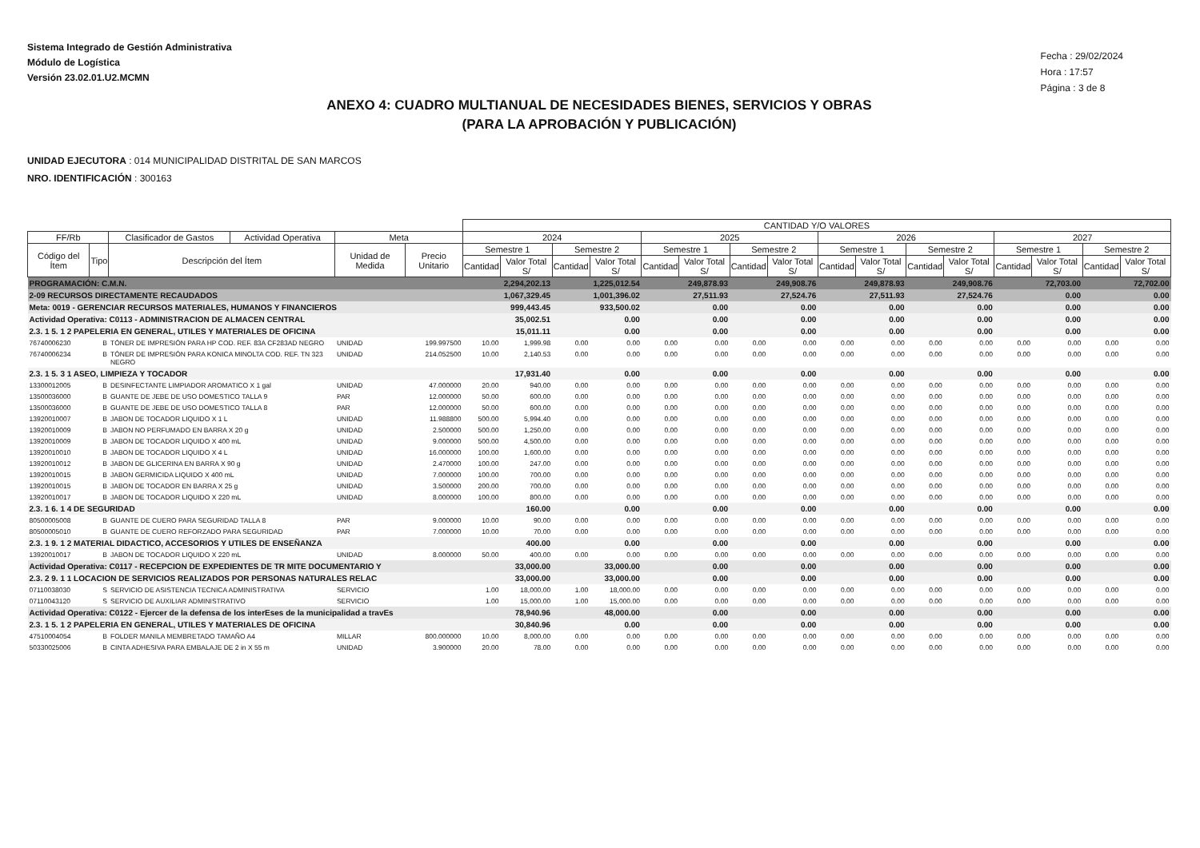Sistema Integrado de Gestión Administrativa
Módulo de Logística
Versión 23.02.01.U2.MCMN
Fecha : 29/02/2024
Hora : 17:57
Página : 3 de 8
ANEXO 4: CUADRO MULTIANUAL DE NECESIDADES BIENES, SERVICIOS Y OBRAS
(PARA LA APROBACIÓN Y PUBLICACIÓN)
UNIDAD EJECUTORA : 014 MUNICIPALIDAD DISTRITAL DE SAN MARCOS
NRO. IDENTIFICACIÓN : 300163
| | | | | | | CANTIDAD Y/O VALORES | | | | | | | | | | | | | | | |
| --- | --- | --- | --- | --- | --- | --- | --- | --- | --- | --- | --- | --- | --- | --- | --- | --- | --- | --- | --- | --- | --- |
| FF/Rb | | Clasificador de Gastos | Actividad Operativa | Meta | | 2024 | | | | 2025 | | | | 2026 | | | | 2027 | | | |
| Código del Ítem | Tipo | Descripción del Ítem | | Unidad de Medida | Precio Unitario | Semestre 1 | | Semestre 2 | | Semestre 1 | | Semestre 2 | | Semestre 1 | | Semestre 2 | | Semestre 1 | | Semestre 2 | |
| | | | | | | Cantidad | Valor Total S/ | Cantidad | Valor Total S/ | Cantidad | Valor Total S/ | Cantidad | Valor Total S/ | Cantidad | Valor Total S/ | Cantidad | Valor Total S/ | Cantidad | Valor Total S/ | Cantidad | Valor Total S/ |
| PROGRAMACIÓN: C.M.N. | | | | | | 2,294,202.13 | | 1,225,012.54 | | 249,878.93 | | 249,908.76 | | 249,878.93 | | 249,908.76 | | 72,703.00 | | 72,702.00 | |
| 2-09 RECURSOS DIRECTAMENTE RECAUDADOS | | | | | | 1,067,329.45 | | 1,001,396.02 | | 27,511.93 | | 27,524.76 | | 27,511.93 | | 27,524.76 | | 0.00 | | 0.00 | |
| Meta: 0019 - GERENCIAR RECURSOS MATERIALES, HUMANOS Y FINANCIEROS | | | | | | 999,443.45 | | 933,500.02 | | 0.00 | | 0.00 | | 0.00 | | 0.00 | | 0.00 | | 0.00 | |
| Actividad Operativa: C0113 - ADMINISTRACION DE ALMACEN CENTRAL | | | | | | 35,002.51 | | 0.00 | | 0.00 | | 0.00 | | 0.00 | | 0.00 | | 0.00 | | 0.00 | |
| 2.3. 1 5. 1 2 PAPELERIA EN GENERAL, UTILES Y MATERIALES DE OFICINA | | | | | | 15,011.11 | | 0.00 | | 0.00 | | 0.00 | | 0.00 | | 0.00 | | 0.00 | | 0.00 | |
| 76740006230 | B | TÓNER DE IMPRESIÓN PARA HP COD. REF. 83A CF283AD NEGRO | | UNIDAD | 199.997500 | 10.00 | 1,999.98 | 0.00 | 0.00 | 0.00 | 0.00 | 0.00 | 0.00 | 0.00 | 0.00 | 0.00 | 0.00 | 0.00 | 0.00 | 0.00 | 0.00 |
| 76740006234 | B | TÓNER DE IMPRESIÓN PARA KONICA MINOLTA COD. REF. TN 323 NEGRO | | UNIDAD | 214.052500 | 10.00 | 2,140.53 | 0.00 | 0.00 | 0.00 | 0.00 | 0.00 | 0.00 | 0.00 | 0.00 | 0.00 | 0.00 | 0.00 | 0.00 | 0.00 | 0.00 |
| 2.3. 1 5. 3 1 ASEO, LIMPIEZA Y TOCADOR | | | | | | 17,931.40 | | 0.00 | | 0.00 | | 0.00 | | 0.00 | | 0.00 | | 0.00 | | 0.00 | |
| 13300012005 | B | DESINFECTANTE LIMPIADOR AROMATICO X 1 gal | | UNIDAD | 47.000000 | 20.00 | 940.00 | 0.00 | 0.00 | 0.00 | 0.00 | 0.00 | 0.00 | 0.00 | 0.00 | 0.00 | 0.00 | 0.00 | 0.00 | 0.00 | 0.00 |
| 13500036000 | B | GUANTE DE JEBE DE USO DOMESTICO TALLA 9 | | PAR | 12.000000 | 50.00 | 600.00 | 0.00 | 0.00 | 0.00 | 0.00 | 0.00 | 0.00 | 0.00 | 0.00 | 0.00 | 0.00 | 0.00 | 0.00 | 0.00 | 0.00 |
| 13500036000 | B | GUANTE DE JEBE DE USO DOMESTICO TALLA 8 | | PAR | 12.000000 | 50.00 | 600.00 | 0.00 | 0.00 | 0.00 | 0.00 | 0.00 | 0.00 | 0.00 | 0.00 | 0.00 | 0.00 | 0.00 | 0.00 | 0.00 | 0.00 |
| 13920010007 | B | JABON DE TOCADOR LIQUIDO X 1 L | | UNIDAD | 11.988800 | 500.00 | 5,994.40 | 0.00 | 0.00 | 0.00 | 0.00 | 0.00 | 0.00 | 0.00 | 0.00 | 0.00 | 0.00 | 0.00 | 0.00 | 0.00 | 0.00 |
| 13920010009 | B | JABON NO PERFUMADO EN BARRA X 20 g | | UNIDAD | 2.500000 | 500.00 | 1,250.00 | 0.00 | 0.00 | 0.00 | 0.00 | 0.00 | 0.00 | 0.00 | 0.00 | 0.00 | 0.00 | 0.00 | 0.00 | 0.00 | 0.00 |
| 13920010009 | B | JABON DE TOCADOR LIQUIDO X 400 mL | | UNIDAD | 9.000000 | 500.00 | 4,500.00 | 0.00 | 0.00 | 0.00 | 0.00 | 0.00 | 0.00 | 0.00 | 0.00 | 0.00 | 0.00 | 0.00 | 0.00 | 0.00 | 0.00 |
| 13920010010 | B | JABON DE TOCADOR LIQUIDO X 4 L | | UNIDAD | 16.000000 | 100.00 | 1,600.00 | 0.00 | 0.00 | 0.00 | 0.00 | 0.00 | 0.00 | 0.00 | 0.00 | 0.00 | 0.00 | 0.00 | 0.00 | 0.00 | 0.00 |
| 13920010012 | B | JABON DE GLICERINA EN BARRA X 90 g | | UNIDAD | 2.470000 | 100.00 | 247.00 | 0.00 | 0.00 | 0.00 | 0.00 | 0.00 | 0.00 | 0.00 | 0.00 | 0.00 | 0.00 | 0.00 | 0.00 | 0.00 | 0.00 |
| 13920010015 | B | JABON GERMICIDA LIQUIDO X 400 mL | | UNIDAD | 7.000000 | 100.00 | 700.00 | 0.00 | 0.00 | 0.00 | 0.00 | 0.00 | 0.00 | 0.00 | 0.00 | 0.00 | 0.00 | 0.00 | 0.00 | 0.00 | 0.00 |
| 13920010015 | B | JABON DE TOCADOR EN BARRA X 25 g | | UNIDAD | 3.500000 | 200.00 | 700.00 | 0.00 | 0.00 | 0.00 | 0.00 | 0.00 | 0.00 | 0.00 | 0.00 | 0.00 | 0.00 | 0.00 | 0.00 | 0.00 | 0.00 |
| 13920010017 | B | JABON DE TOCADOR LIQUIDO X 220 mL | | UNIDAD | 8.000000 | 100.00 | 800.00 | 0.00 | 0.00 | 0.00 | 0.00 | 0.00 | 0.00 | 0.00 | 0.00 | 0.00 | 0.00 | 0.00 | 0.00 | 0.00 | 0.00 |
| 2.3. 1 6. 1 4 DE SEGURIDAD | | | | | | 160.00 | | 0.00 | | 0.00 | | 0.00 | | 0.00 | | 0.00 | | 0.00 | | 0.00 | |
| 80500005008 | B | GUANTE DE CUERO PARA SEGURIDAD TALLA 8 | | PAR | 9.000000 | 10.00 | 90.00 | 0.00 | 0.00 | 0.00 | 0.00 | 0.00 | 0.00 | 0.00 | 0.00 | 0.00 | 0.00 | 0.00 | 0.00 | 0.00 | 0.00 |
| 80500005010 | B | GUANTE DE CUERO REFORZADO PARA SEGURIDAD | | PAR | 7.000000 | 10.00 | 70.00 | 0.00 | 0.00 | 0.00 | 0.00 | 0.00 | 0.00 | 0.00 | 0.00 | 0.00 | 0.00 | 0.00 | 0.00 | 0.00 | 0.00 |
| 2.3. 1 9. 1 2 MATERIAL DIDACTICO, ACCESORIOS Y UTILES DE ENSEÑANZA | | | | | | 400.00 | | 0.00 | | 0.00 | | 0.00 | | 0.00 | | 0.00 | | 0.00 | | 0.00 | |
| 13920010017 | B | JABON DE TOCADOR LIQUIDO X 220 mL | | UNIDAD | 8.000000 | 50.00 | 400.00 | 0.00 | 0.00 | 0.00 | 0.00 | 0.00 | 0.00 | 0.00 | 0.00 | 0.00 | 0.00 | 0.00 | 0.00 | 0.00 | 0.00 |
| Actividad Operativa: C0117 - RECEPCION DE EXPEDIENTES DE TR MITE DOCUMENTARIO Y | | | | | | 33,000.00 | | 33,000.00 | | 0.00 | | 0.00 | | 0.00 | | 0.00 | | 0.00 | | 0.00 | |
| 2.3. 2 9. 1 1 LOCACION DE SERVICIOS REALIZADOS POR PERSONAS NATURALES RELAC | | | | | | 33,000.00 | | 33,000.00 | | 0.00 | | 0.00 | | 0.00 | | 0.00 | | 0.00 | | 0.00 | |
| 07110038030 | S | SERVICIO DE ASISTENCIA TECNICA ADMINISTRATIVA | | SERVICIO | | 1.00 | 18,000.00 | 1.00 | 18,000.00 | 0.00 | 0.00 | 0.00 | 0.00 | 0.00 | 0.00 | 0.00 | 0.00 | 0.00 | 0.00 | 0.00 | 0.00 |
| 07110043120 | S | SERVICIO DE AUXILIAR ADMINISTRATIVO | | SERVICIO | | 1.00 | 15,000.00 | 1.00 | 15,000.00 | 0.00 | 0.00 | 0.00 | 0.00 | 0.00 | 0.00 | 0.00 | 0.00 | 0.00 | 0.00 | 0.00 | 0.00 |
| Actividad Operativa: C0122 - Ejercer de la defensa de los interEses de la municipalidad a travEs | | | | | | 78,940.96 | | 48,000.00 | | 0.00 | | 0.00 | | 0.00 | | 0.00 | | 0.00 | | 0.00 | |
| 2.3. 1 5. 1 2 PAPELERIA EN GENERAL, UTILES Y MATERIALES DE OFICINA | | | | | | 30,840.96 | | 0.00 | | 0.00 | | 0.00 | | 0.00 | | 0.00 | | 0.00 | | 0.00 | |
| 47510004054 | B | FOLDER MANILA MEMBRETADO TAMAÑO A4 | | MILLAR | 800.000000 | 10.00 | 8,000.00 | 0.00 | 0.00 | 0.00 | 0.00 | 0.00 | 0.00 | 0.00 | 0.00 | 0.00 | 0.00 | 0.00 | 0.00 | 0.00 | 0.00 |
| 50330025006 | B | CINTA ADHESIVA PARA EMBALAJE DE 2 in X 55 m | | UNIDAD | 3.900000 | 20.00 | 78.00 | 0.00 | 0.00 | 0.00 | 0.00 | 0.00 | 0.00 | 0.00 | 0.00 | 0.00 | 0.00 | 0.00 | 0.00 | 0.00 | 0.00 |